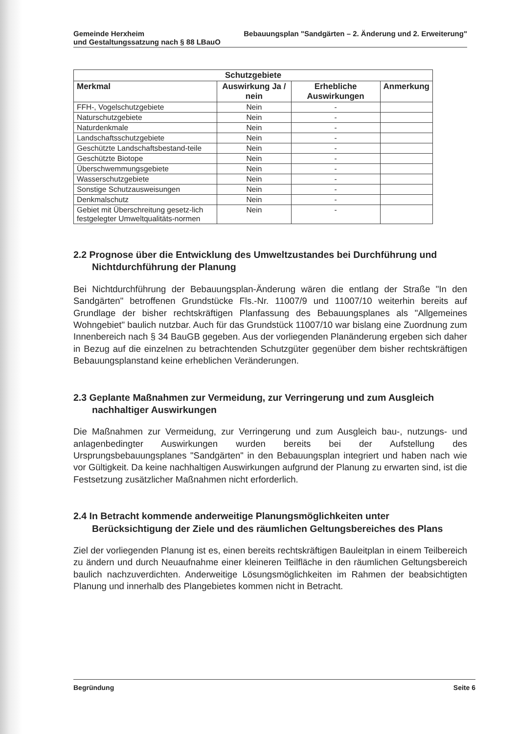Gemeinde Herxheim Bebauungsplan "Sandgärten – 2. Änderung und 2. Erweiterung"
und Gestaltungssatzung nach § 88 LBauO
| Schutzgebiete | | | |
| --- | --- | --- | --- |
| Merkmal | Auswirkung Ja / nein | Erhebliche Auswirkungen | Anmerkung |
| FFH-, Vogelschutzgebiete | Nein | - | |
| Naturschutzgebiete | Nein | - | |
| Naturdenkmale | Nein | - | |
| Landschaftsschutzgebiete | Nein | - | |
| Geschützte Landschaftsbestand-teile | Nein | - | |
| Geschützte Biotope | Nein | - | |
| Überschwemmungsgebiete | Nein | - | |
| Wasserschutzgebiete | Nein | - | |
| Sonstige Schutzausweisungen | Nein | - | |
| Denkmalschutz | Nein | - | |
| Gebiet mit Überschreitung gesetz-lich festgelegter Umweltqualitäts-normen | Nein | - | |
2.2 Prognose über die Entwicklung des Umweltzustandes bei Durchführung und Nichtdurchführung der Planung
Bei Nichtdurchführung der Bebauungsplan-Änderung wären die entlang der Straße "In den Sandgärten" betroffenen Grundstücke Fls.-Nr. 11007/9 und 11007/10 weiterhin bereits auf Grundlage der bisher rechtskräftigen Planfassung des Bebauungsplanes als "Allgemeines Wohngebiet" baulich nutzbar. Auch für das Grundstück 11007/10 war bislang eine Zuordnung zum Innenbereich nach § 34 BauGB gegeben. Aus der vorliegenden Planänderung ergeben sich daher in Bezug auf die einzelnen zu betrachtenden Schutzgüter gegenüber dem bisher rechtskräftigen Bebauungsplanstand keine erheblichen Veränderungen.
2.3 Geplante Maßnahmen zur Vermeidung, zur Verringerung und zum Ausgleich nachhaltiger Auswirkungen
Die Maßnahmen zur Vermeidung, zur Verringerung und zum Ausgleich bau-, nutzungs- und anlagenbedingter Auswirkungen wurden bereits bei der Aufstellung des Ursprungsbebauungsplanes "Sandgärten" in den Bebauungsplan integriert und haben nach wie vor Gültigkeit. Da keine nachhaltigen Auswirkungen aufgrund der Planung zu erwarten sind, ist die Festsetzung zusätzlicher Maßnahmen nicht erforderlich.
2.4 In Betracht kommende anderweitige Planungsmöglichkeiten unter Berücksichtigung der Ziele und des räumlichen Geltungsbereiches des Plans
Ziel der vorliegenden Planung ist es, einen bereits rechtskräftigen Bauleitplan in einem Teilbereich zu ändern und durch Neuaufnahme einer kleineren Teilfläche in den räumlichen Geltungsbereich baulich nachzuverdichten. Anderweitige Lösungsmöglichkeiten im Rahmen der beabsichtigten Planung und innerhalb des Plangebietes kommen nicht in Betracht.
Begründung Seite 6